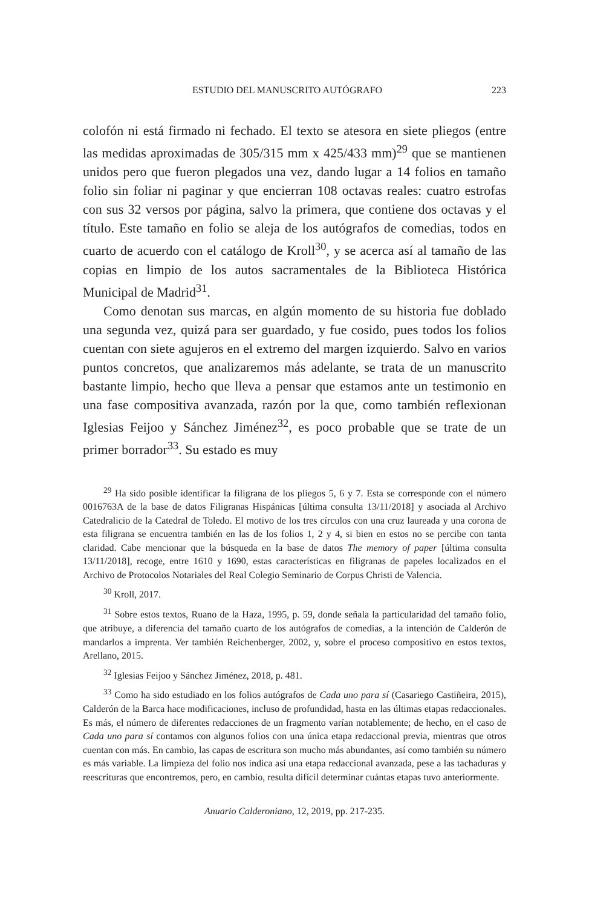ESTUDIO DEL MANUSCRITO AUTÓGRAFO 223
colofón ni está firmado ni fechado. El texto se atesora en siete pliegos (entre las medidas aproximadas de 305/315 mm x 425/433 mm)<sup>29</sup> que se mantienen unidos pero que fueron plegados una vez, dando lugar a 14 folios en tamaño folio sin foliar ni paginar y que encierran 108 octavas reales: cuatro estrofas con sus 32 versos por página, salvo la primera, que contiene dos octavas y el título. Este tamaño en folio se aleja de los autógrafos de comedias, todos en cuarto de acuerdo con el catálogo de Kroll<sup>30</sup>, y se acerca así al tamaño de las copias en limpio de los autos sacramentales de la Biblioteca Histórica Municipal de Madrid<sup>31</sup>.
Como denotan sus marcas, en algún momento de su historia fue doblado una segunda vez, quizá para ser guardado, y fue cosido, pues todos los folios cuentan con siete agujeros en el extremo del margen izquierdo. Salvo en varios puntos concretos, que analizaremos más adelante, se trata de un manuscrito bastante limpio, hecho que lleva a pensar que estamos ante un testimonio en una fase compositiva avanzada, razón por la que, como también reflexionan Iglesias Feijoo y Sánchez Jiménez<sup>32</sup>, es poco probable que se trate de un primer borrador<sup>33</sup>. Su estado es muy
<sup>29</sup> Ha sido posible identificar la filigrana de los pliegos 5, 6 y 7. Esta se corresponde con el número 0016763A de la base de datos Filigranas Hispánicas [última consulta 13/11/2018] y asociada al Archivo Catedralicio de la Catedral de Toledo. El motivo de los tres círculos con una cruz laureada y una corona de esta filigrana se encuentra también en las de los folios 1, 2 y 4, si bien en estos no se percibe con tanta claridad. Cabe mencionar que la búsqueda en la base de datos The memory of paper [última consulta 13/11/2018], recoge, entre 1610 y 1690, estas características en filigranas de papeles localizados en el Archivo de Protocolos Notariales del Real Colegio Seminario de Corpus Christi de Valencia.
<sup>30</sup> Kroll, 2017.
<sup>31</sup> Sobre estos textos, Ruano de la Haza, 1995, p. 59, donde señala la particularidad del tamaño folio, que atribuye, a diferencia del tamaño cuarto de los autógrafos de comedias, a la intención de Calderón de mandarlos a imprenta. Ver también Reichenberger, 2002, y, sobre el proceso compositivo en estos textos, Arellano, 2015.
<sup>32</sup> Iglesias Feijoo y Sánchez Jiménez, 2018, p. 481.
<sup>33</sup> Como ha sido estudiado en los folios autógrafos de Cada uno para sí (Casariego Castiñeira, 2015), Calderón de la Barca hace modificaciones, incluso de profundidad, hasta en las últimas etapas redaccionales. Es más, el número de diferentes redacciones de un fragmento varían notablemente; de hecho, en el caso de Cada uno para sí contamos con algunos folios con una única etapa redaccional previa, mientras que otros cuentan con más. En cambio, las capas de escritura son mucho más abundantes, así como también su número es más variable. La limpieza del folio nos indica así una etapa redaccional avanzada, pese a las tachaduras y reescrituras que encontremos, pero, en cambio, resulta difícil determinar cuántas etapas tuvo anteriormente.
Anuario Calderoniano, 12, 2019, pp. 217-235.